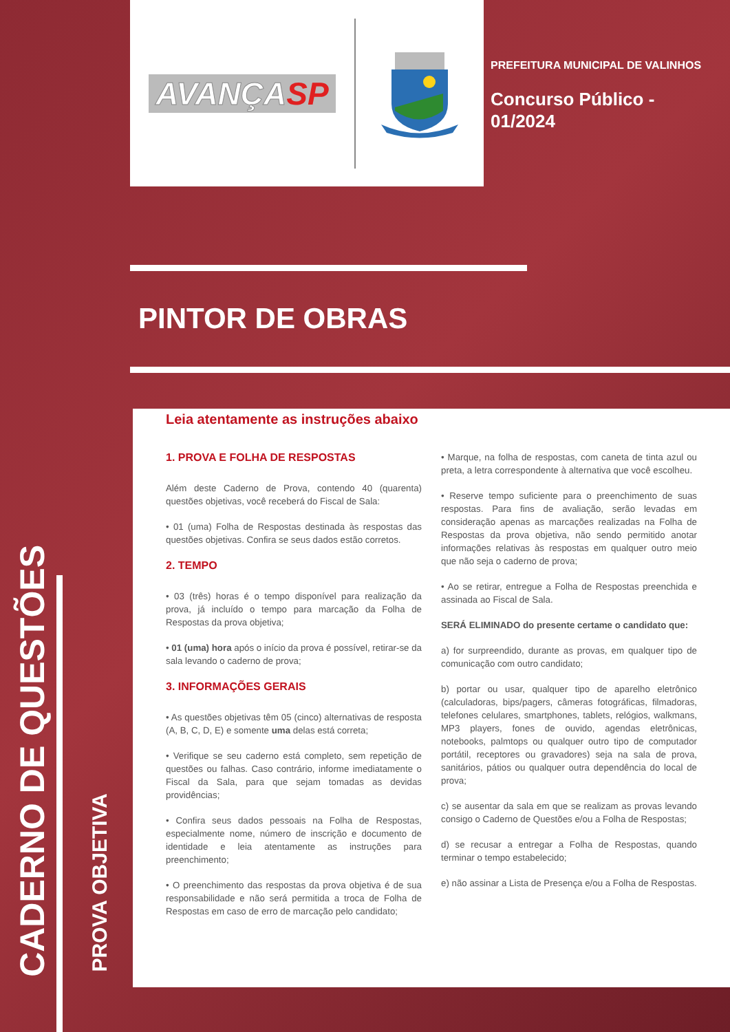CADERNO DE QUESTÕES
PROVA OBJETIVA
AVANÇASP
PREFEITURA MUNICIPAL DE VALINHOS
Concurso Público -
01/2024
PINTOR DE OBRAS
Leia atentamente as instruções abaixo
1. PROVA E FOLHA DE RESPOSTAS
Além deste Caderno de Prova, contendo 40 (quarenta) questões objetivas, você receberá do Fiscal de Sala:
• 01 (uma) Folha de Respostas destinada às respostas das questões objetivas. Confira se seus dados estão corretos.
2. TEMPO
• 03 (três) horas é o tempo disponível para realização da prova, já incluído o tempo para marcação da Folha de Respostas da prova objetiva;
• 01 (uma) hora após o início da prova é possível, retirar-se da sala levando o caderno de prova;
3. INFORMAÇÕES GERAIS
• As questões objetivas têm 05 (cinco) alternativas de resposta (A, B, C, D, E) e somente uma delas está correta;
• Verifique se seu caderno está completo, sem repetição de questões ou falhas. Caso contrário, informe imediatamente o Fiscal da Sala, para que sejam tomadas as devidas providências;
• Confira seus dados pessoais na Folha de Respostas, especialmente nome, número de inscrição e documento de identidade e leia atentamente as instruções para preenchimento;
• O preenchimento das respostas da prova objetiva é de sua responsabilidade e não será permitida a troca de Folha de Respostas em caso de erro de marcação pelo candidato;
• Marque, na folha de respostas, com caneta de tinta azul ou preta, a letra correspondente à alternativa que você escolheu.
• Reserve tempo suficiente para o preenchimento de suas respostas. Para fins de avaliação, serão levadas em consideração apenas as marcações realizadas na Folha de Respostas da prova objetiva, não sendo permitido anotar informações relativas às respostas em qualquer outro meio que não seja o caderno de prova;
• Ao se retirar, entregue a Folha de Respostas preenchida e assinada ao Fiscal de Sala.
SERÁ ELIMINADO do presente certame o candidato que:
a) for surpreendido, durante as provas, em qualquer tipo de comunicação com outro candidato;
b) portar ou usar, qualquer tipo de aparelho eletrônico (calculadoras, bips/pagers, câmeras fotográficas, filmadoras, telefones celulares, smartphones, tablets, relógios, walkmans, MP3 players, fones de ouvido, agendas eletrônicas, notebooks, palmtops ou qualquer outro tipo de computador portátil, receptores ou gravadores) seja na sala de prova, sanitários, pátios ou qualquer outra dependência do local de prova;
c) se ausentar da sala em que se realizam as provas levando consigo o Caderno de Questões e/ou a Folha de Respostas;
d) se recusar a entregar a Folha de Respostas, quando terminar o tempo estabelecido;
e) não assinar a Lista de Presença e/ou a Folha de Respostas.